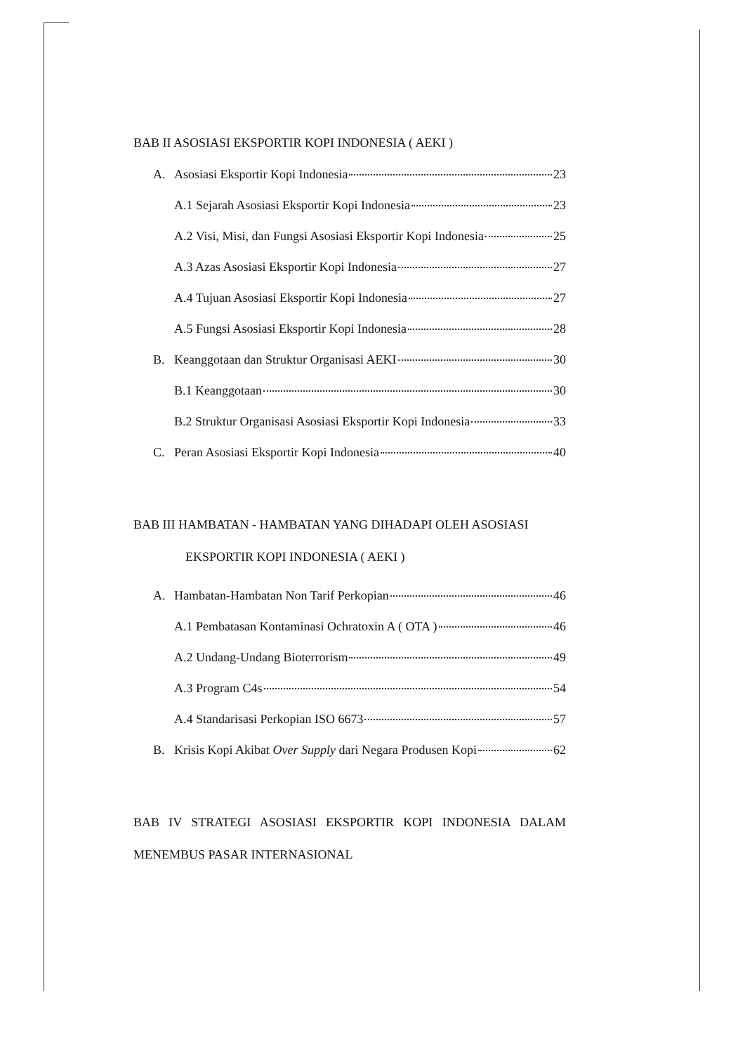BAB II ASOSIASI EKSPORTIR KOPI INDONESIA ( AEKI )
A. Asosiasi Eksportir Kopi Indonesia 23
A.1 Sejarah Asosiasi Eksportir Kopi Indonesia 23
A.2 Visi, Misi, dan Fungsi Asosiasi Eksportir Kopi Indonesia 25
A.3 Azas Asosiasi Eksportir Kopi Indonesia 27
A.4 Tujuan Asosiasi Eksportir Kopi Indonesia 27
A.5 Fungsi Asosiasi Eksportir Kopi Indonesia 28
B. Keanggotaan dan Struktur Organisasi AEKI 30
B.1 Keanggotaan 30
B.2 Struktur Organisasi Asosiasi Eksportir Kopi Indonesia 33
C. Peran Asosiasi Eksportir Kopi Indonesia 40
BAB III HAMBATAN - HAMBATAN YANG DIHADAPI OLEH ASOSIASI
EKSPORTIR KOPI INDONESIA ( AEKI )
A. Hambatan-Hambatan Non Tarif Perkopian 46
A.1 Pembatasan Kontaminasi Ochratoxin A ( OTA ) 46
A.2 Undang-Undang Bioterrorism 49
A.3 Program C4s 54
A.4 Standarisasi Perkopian ISO 6673 57
B. Krisis Kopi Akibat Over Supply dari Negara Produsen Kopi 62
BAB IV STRATEGI ASOSIASI EKSPORTIR KOPI INDONESIA DALAM MENEMBUS PASAR INTERNASIONAL